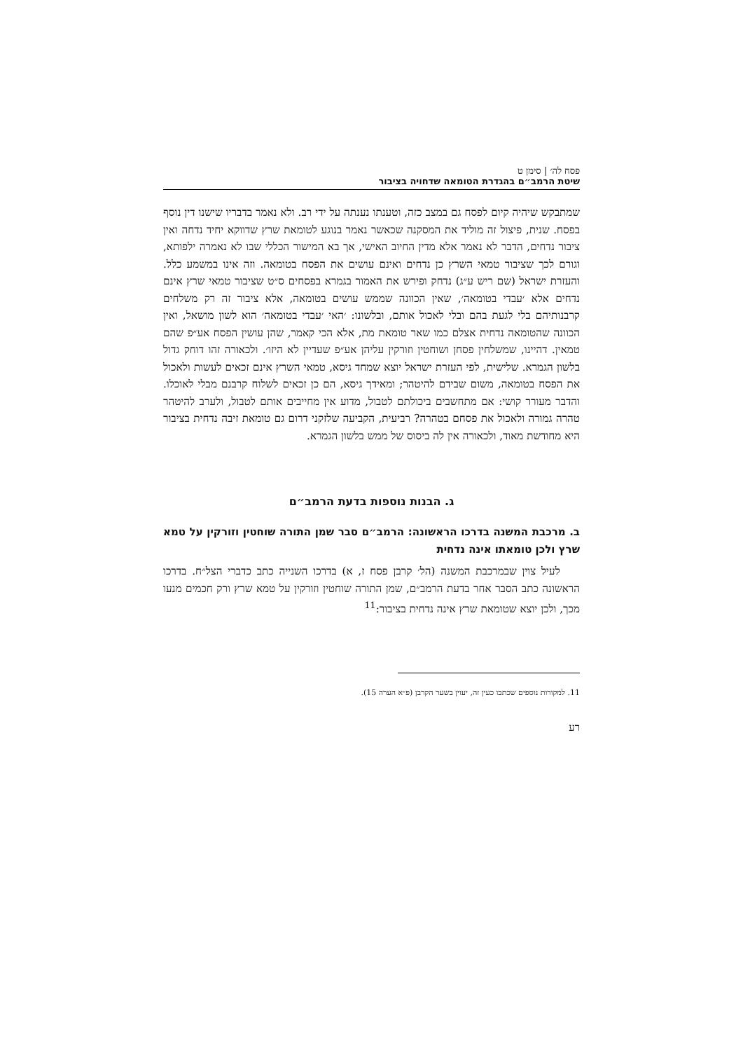פסח לה׳ | סימן ט
שיטת הרמב״ם בהגדרת הטומאה שדחויה בציבור
שמתבקש שיהיה קיום לפסח גם במצב כזה, וטענתו נענתה על ידי רב. ולא נאמר בדבריו שישנו דין נוסף בפסח. שנית, פיצול זה מוליד את המסקנה שכאשר נאמר בנוגע לטומאת שרץ שדווקא יחיד נדחה ואין ציבור נדחים, הדבר לא נאמר אלא מדין החיוב האישי, אך בא המישור הכללי שבו לא נאמרה ילפותא, וגורם לכך שציבור טמאי השרץ כן נדחים ואינם עושים את הפסח בטומאה. וזה אינו במשמע כלל. והעזרת ישראל (שם ריש ע״ג) נדחק ופירש את האמור בגמרא בפסחים ס״ט שציבור טמאי שרץ אינם נדחים אלא ׳עבדי בטומאה׳, שאין הכוונה שממש עושים בטומאה, אלא ציבור זה רק משלחים קרבנותיהם בלי לגעת בהם ובלי לאכול אותם, ובלשונו: ׳האי ׳עבדי בטומאה׳ הוא לשון מושאל, ואין הכוונה שהטומאה נדחית אצלם כמו שאר טומאת מת, אלא הכי קאמר, שהן עושין הפסח אע״פ שהם טמאין. דהיינו, שמשלחין פסחן ושוחטין וזורקין עליהן אע״פ שעדיין לא היזו׳. ולכאורה זהו דוחק גדול בלשון הגמרא. שלישית, לפי העזרת ישראל יוצא שמחד גיסא, טמאי השרץ אינם זכאים לעשות ולאכול את הפסח בטומאה, משום שבידם להיטהר; ומאידך גיסא, הם כן זכאים לשלוח קרבנם מבלי לאוכלו. והדבר מעורר קושי: אם מתחשבים ביכולתם לטבול, מדוע אין מחייבים אותם לטבול, ולערב להיטהר טהרה גמורה ולאכול את פסחם בטהרה? רביעית, הקביעה שלזקני דרום גם טומאת זיבה נדחית בציבור היא מחודשת מאוד, ולכאורה אין לה ביסוס של ממש בלשון הגמרא.
ג. הבנות נוספות בדעת הרמב״ם
ב. מרכבת המשנה בדרכו הראשונה: הרמב״ם סבר שמן התורה שוחטין וזורקין על טמא שרץ ולכן טומאתו אינה נדחית
לעיל צוין שבמרכבת המשנה (הל׳ קרבן פסח ז, א) בדרכו השנייה כתב כדברי הצל״ח. בדרכו הראשונה כתב הסבר אחר בדעת הרמב״ם, שמן התורה שוחטין וזורקין על טמא שרץ ורק חכמים מנעו מכך, ולכן יוצא שטומאת שרץ אינה נדחית בציבור:<sup>11</sup>
11. למקורות נוספים שכתבו כעין זה, יעוין בשער הקרבן (פ״א הערה 15).
רע